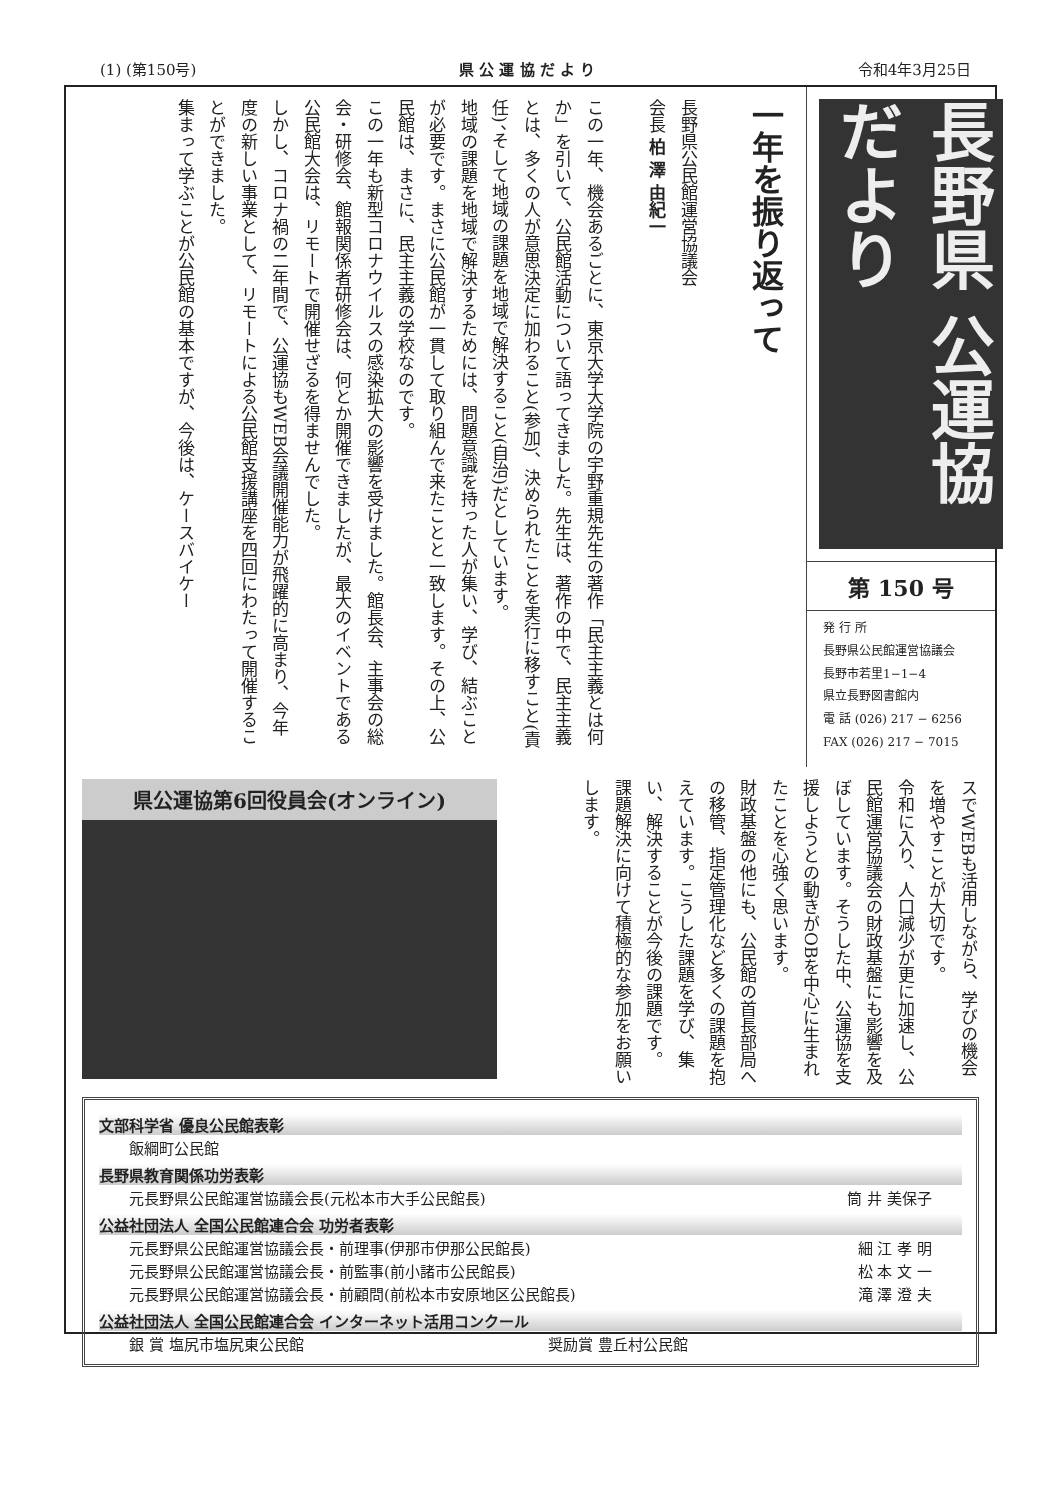(1) (第150号) 県 公 運 協 だ よ り 令和4年3月25日
長野県 公運協だより
第 150 号
発 行 所
長野県公民館運営協議会
長野市若里1−1−4
県立長野図書館内
電 話 (026) 217 − 6256
FAX (026) 217 − 7015
一年を振り返って
長野県公民館運営協議会
会長 柏 澤 由紀一
この一年、機会あるごとに、東京大学大学院の宇野重規先生の著作「民主主義とは何か」を引いて、公民館活動について語ってきました。先生は、著作の中で、民主主義とは、多くの人が意思決定に加わること(参加)、決められたことを実行に移すこと(責任)、そして地域の課題を地域で解決すること(自治)だとしています。
地域の課題を地域で解決するためには、問題意識を持った人が集い、学び、結ぶことが必要です。まさに公民館が一貫して取り組んで来たことと一致します。その上、公民館は、まさに、民主主義の学校なのです。
この一年も新型コロナウイルスの感染拡大の影響を受けました。館長会、主事会の総会・研修会、館報関係者研修会は、何とか開催できましたが、最大のイベントである公民館大会は、リモートで開催せざるを得ませんでした。
しかし、コロナ禍の二年間で、公運協もWEB会議開催能力が飛躍的に高まり、今年度の新しい事業として、リモートによる公民館支援講座を四回にわたって開催することができました。
集まって学ぶことが公民館の基本ですが、今後は、ケースバイケー
スでWEBも活用しながら、学びの機会を増やすことが大切です。
令和に入り、人口減少が更に加速し、公民館運営協議会の財政基盤にも影響を及ぼしています。そうした中、公運協を支援しようとの動きがOBを中心に生まれたことを心強く思います。
財政基盤の他にも、公民館の首長部局への移管、指定管理化など多くの課題を抱えています。こうした課題を学び、集い、解決することが今後の課題です。
課題解決に向けて積極的な参加をお願いします。
県公運協第6回役員会(オンライン)
文部科学省 優良公民館表彰
飯綱町公民館
長野県教育関係功労表彰
元長野県公民館運営協議会長(元松本市大手公民館長) 筒 井 美保子
公益社団法人 全国公民館連合会 功労者表彰
元長野県公民館運営協議会長・前理事(伊那市伊那公民館長) 細 江 孝 明
元長野県公民館運営協議会長・前監事(前小諸市公民館長) 松 本 文 一
元長野県公民館運営協議会長・前顧問(前松本市安原地区公民館長) 滝 澤 澄 夫
公益社団法人 全国公民館連合会 インターネット活用コンクール
銀 賞 塩尻市塩尻東公民館 奨励賞 豊丘村公民館